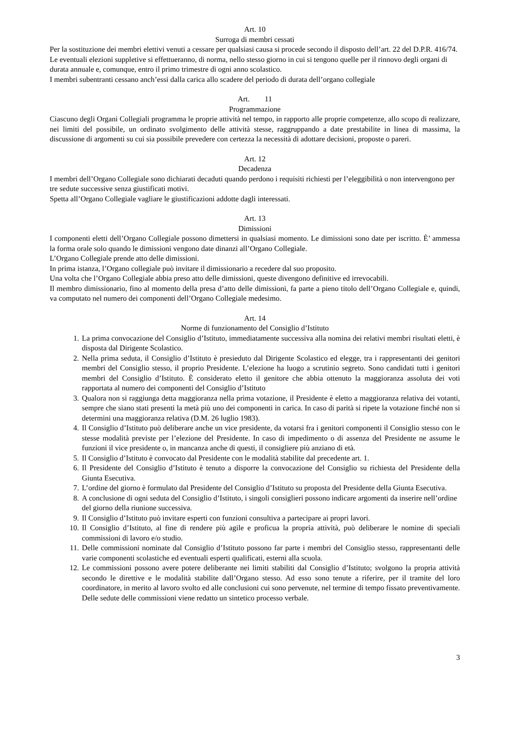Art. 10
Surroga di membri cessati
Per la sostituzione dei membri elettivi venuti a cessare per qualsiasi causa si procede secondo il disposto dell’art. 22 del D.P.R. 416/74.
Le eventuali elezioni suppletive si effettueranno, di norma, nello stesso giorno in cui si tengono quelle per il rinnovo degli organi di durata annuale e, comunque, entro il primo trimestre di ogni anno scolastico.
I membri subentranti cessano anch’essi dalla carica allo scadere del periodo di durata dell’organo collegiale
Art. 11
Programmazione
Ciascuno degli Organi Collegiali programma le proprie attività nel tempo, in rapporto alle proprie competenze, allo scopo di realizzare, nei limiti del possibile, un ordinato svolgimento delle attività stesse, raggruppando a date prestabilite in linea di massima, la discussione di argomenti su cui sia possibile prevedere con certezza la necessità di adottare decisioni, proposte o pareri.
Art. 12
Decadenza
I membri dell’Organo Collegiale sono dichiarati decaduti quando perdono i requisiti richiesti per l’eleggibilità o non intervengono per tre sedute successive senza giustificati motivi.
Spetta all’Organo Collegiale vagliare le giustificazioni addotte dagli interessati.
Art. 13
Dimissioni
I componenti eletti dell’Organo Collegiale possono dimettersi in qualsiasi momento. Le dimissioni sono date per iscritto. È’ ammessa la forma orale solo quando le dimissioni vengono date dinanzi all’Organo Collegiale.
L’Organo Collegiale prende atto delle dimissioni.
In prima istanza, l’Organo collegiale può invitare il dimissionario a recedere dal suo proposito.
Una volta che l’Organo Collegiale abbia preso atto delle dimissioni, queste divengono definitive ed irrevocabili.
Il membro dimissionario, fino al momento della presa d’atto delle dimissioni, fa parte a pieno titolo dell’Organo Collegiale e, quindi, va computato nel numero dei componenti dell’Organo Collegiale medesimo.
Art. 14
Norme di funzionamento del Consiglio d’Istituto
1. La prima convocazione del Consiglio d’Istituto, immediatamente successiva alla nomina dei relativi membri risultati eletti, è disposta dal Dirigente Scolastico.
2. Nella prima seduta, il Consiglio d’Istituto è presieduto dal Dirigente Scolastico ed elegge, tra i rappresentanti dei genitori membri del Consiglio stesso, il proprio Presidente. L’elezione ha luogo a scrutinio segreto. Sono candidati tutti i genitori membri del Consiglio d’Istituto. È considerato eletto il genitore che abbia ottenuto la maggioranza assoluta dei voti rapportata al numero dei componenti del Consiglio d’Istituto
3. Qualora non si raggiunga detta maggioranza nella prima votazione, il Presidente è eletto a maggioranza relativa dei votanti, sempre che siano stati presenti la metà più uno dei componenti in carica. In caso di parità si ripete la votazione finché non si determini una maggioranza relativa (D.M. 26 luglio 1983).
4. Il Consiglio d’Istituto può deliberare anche un vice presidente, da votarsi fra i genitori componenti il Consiglio stesso con le stesse modalità previste per l’elezione del Presidente. In caso di impedimento o di assenza del Presidente ne assume le funzioni il vice presidente o, in mancanza anche di questi, il consigliere più anziano di età.
5. Il Consiglio d’Istituto è convocato dal Presidente con le modalità stabilite dal precedente art. 1.
6. Il Presidente del Consiglio d’Istituto è tenuto a disporre la convocazione del Consiglio su richiesta del Presidente della Giunta Esecutiva.
7. L’ordine del giorno è formulato dal Presidente del Consiglio d’Istituto su proposta del Presidente della Giunta Esecutiva.
8. A conclusione di ogni seduta del Consiglio d’Istituto, i singoli consiglieri possono indicare argomenti da inserire nell’ordine del giorno della riunione successiva.
9. Il Consiglio d’Istituto può invitare esperti con funzioni consultiva a partecipare ai propri lavori.
10. Il Consiglio d’Istituto, al fine di rendere più agile e proficua la propria attività, può deliberare le nomine di speciali commissioni di lavoro e/o studio.
11. Delle commissioni nominate dal Consiglio d’Istituto possono far parte i membri del Consiglio stesso, rappresentanti delle varie componenti scolastiche ed eventuali esperti qualificati, esterni alla scuola.
12. Le commissioni possono avere potere deliberante nei limiti stabiliti dal Consiglio d’Istituto; svolgono la propria attività secondo le direttive e le modalità stabilite dall’Organo stesso. Ad esso sono tenute a riferire, per il tramite del loro coordinatore, in merito al lavoro svolto ed alle conclusioni cui sono pervenute, nel termine di tempo fissato preventivamente. Delle sedute delle commissioni viene redatto un sintetico processo verbale.
3